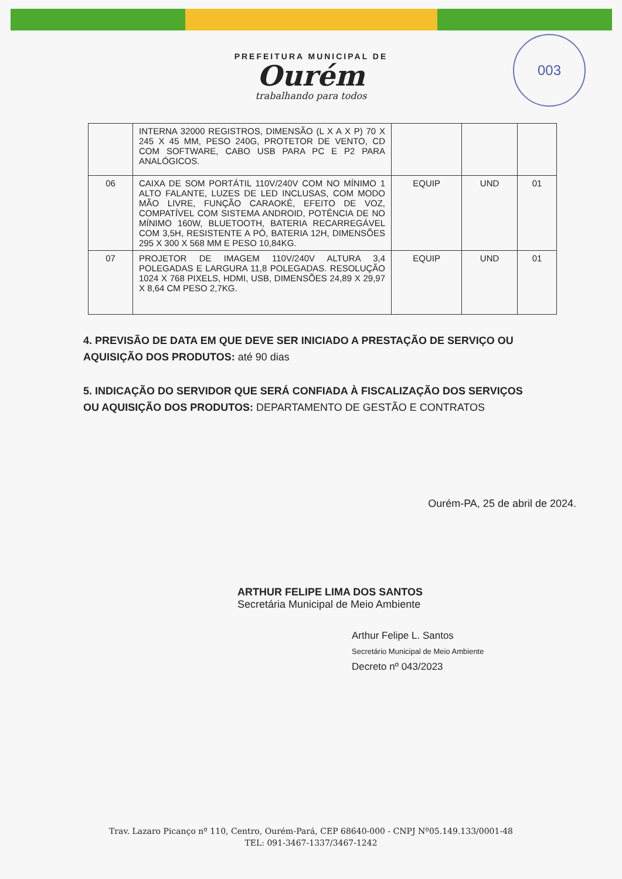003
PREFEITURA MUNICIPAL DE
Ourém
trabalhando para todos
| | INTERNA 32000 REGISTROS, DIMENSÃO (L X A X P) 70 X 245 X 45 MM, PESO 240G, PROTETOR DE VENTO, CD COM SOFTWARE, CABO USB PARA PC E P2 PARA ANALÓGICOS. | | | |
| 06 | CAIXA DE SOM PORTÁTIL 110V/240V COM NO MÍNIMO 1 ALTO FALANTE, LUZES DE LED INCLUSAS, COM MODO MÃO LIVRE, FUNÇÃO CARAOKÊ, EFEITO DE VOZ, COMPATÍVEL COM SISTEMA ANDROID, POTÊNCIA DE NO MÍNIMO 160W, BLUETOOTH, BATERIA RECARREGÁVEL COM 3,5H, RESISTENTE A PÓ, BATERIA 12H, DIMENSÕES 295 X 300 X 568 MM E PESO 10,84KG. | EQUIP | UND | 01 |
| 07 | PROJETOR DE IMAGEM 110V/240V ALTURA 3,4 POLEGADAS E LARGURA 11,8 POLEGADAS. RESOLUÇÃO 1024 X 768 PIXELS, HDMI, USB, DIMENSÕES 24,89 X 29,97 X 8,64 CM PESO 2,7KG. | EQUIP | UND | 01 |
4. PREVISÃO DE DATA EM QUE DEVE SER INICIADO A PRESTAÇÃO DE SERVIÇO OU AQUISIÇÃO DOS PRODUTOS: até 90 dias
5. INDICAÇÃO DO SERVIDOR QUE SERÁ CONFIADA À FISCALIZAÇÃO DOS SERVIÇOS OU AQUISIÇÃO DOS PRODUTOS: DEPARTAMENTO DE GESTÃO E CONTRATOS
Ourém-PA, 25 de abril de 2024.
ARTHUR FELIPE LIMA DOS SANTOS
Secretária Municipal de Meio Ambiente
Arthur Felipe L. Santos
Secretário Municipal de Meio Ambiente
Decreto nº 043/2023
Trav. Lazaro Picanço nº 110, Centro, Ourém-Pará, CEP 68640-000 - CNPJ Nº05.149.133/0001-48
TEL: 091-3467-1337/3467-1242